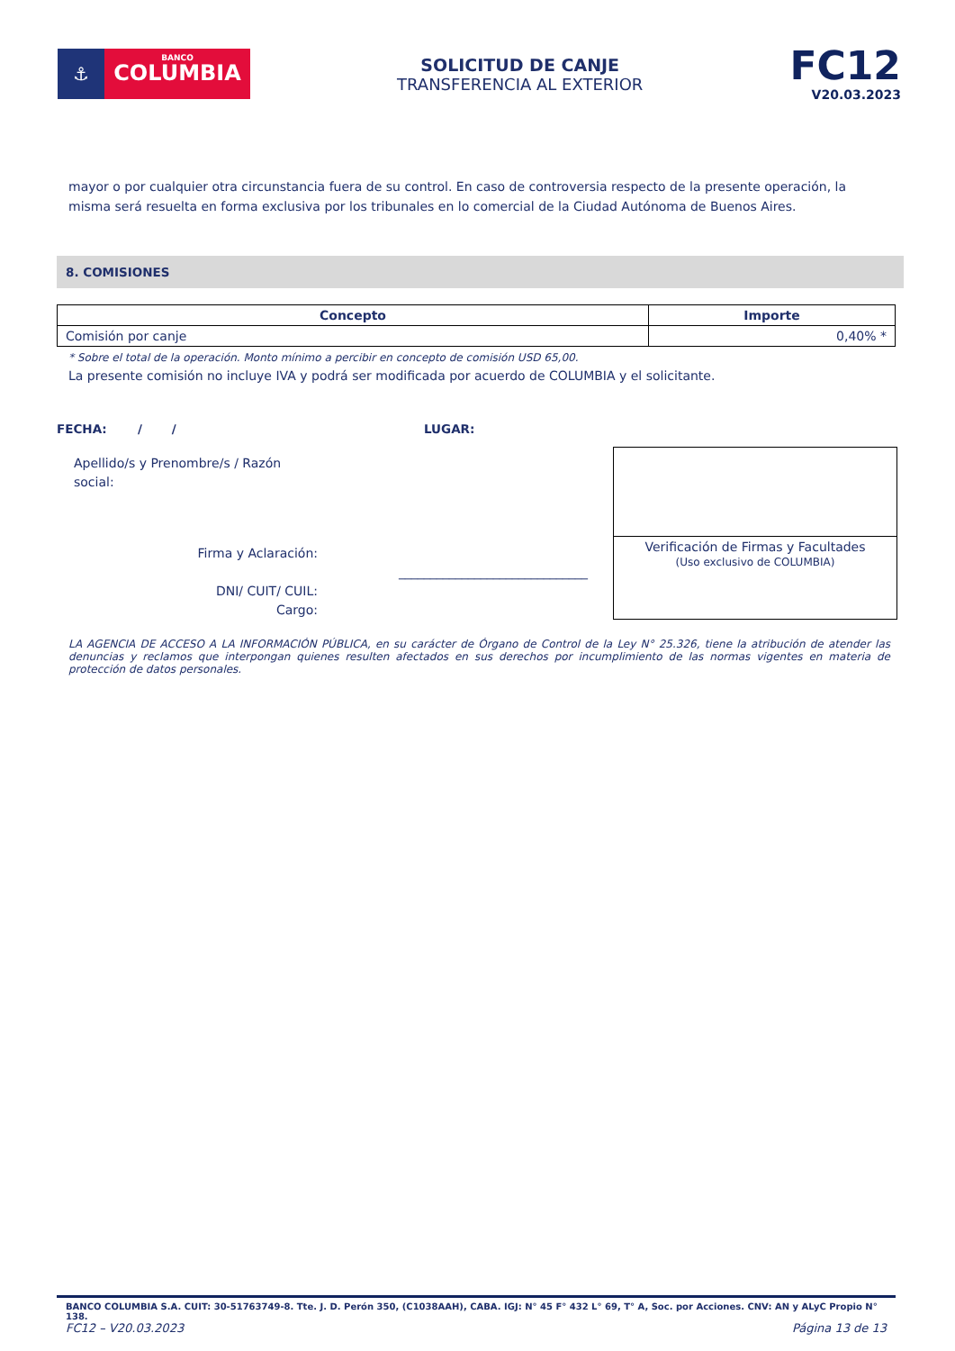⚓
BANCO
COLUMBIA
SOLICITUD DE CANJE
TRANSFERENCIA AL EXTERIOR
FC12
V20.03.2023
mayor o por cualquier otra circunstancia fuera de su control. En caso de controversia respecto de la presente operación, la misma será resuelta en forma exclusiva por los tribunales en lo comercial de la Ciudad Autónoma de Buenos Aires.
8. COMISIONES
| Concepto | Importe |
| --- | --- |
| Comisión por canje | 0,40% * |
* Sobre el total de la operación. Monto mínimo a percibir en concepto de comisión USD 65,00.
La presente comisión no incluye IVA y podrá ser modificada por acuerdo de COLUMBIA y el solicitante.
FECHA: / / LUGAR:
Apellido/s y Prenombre/s / Razón social:
Firma y Aclaración: ______________________________
DNI/ CUIT/ CUIL:
Cargo:
Verificación de Firmas y Facultades
(Uso exclusivo de COLUMBIA)
LA AGENCIA DE ACCESO A LA INFORMACIÓN PÚBLICA, en su carácter de Órgano de Control de la Ley N° 25.326, tiene la atribución de atender las denuncias y reclamos que interpongan quienes resulten afectados en sus derechos por incumplimiento de las normas vigentes en materia de protección de datos personales.
BANCO COLUMBIA S.A. CUIT: 30-51763749-8. Tte. J. D. Perón 350, (C1038AAH), CABA. IGJ: N° 45 F° 432 L° 69, T° A, Soc. por Acciones. CNV: AN y ALyC Propio N° 138.
FC12 – V20.03.2023 Página 13 de 13